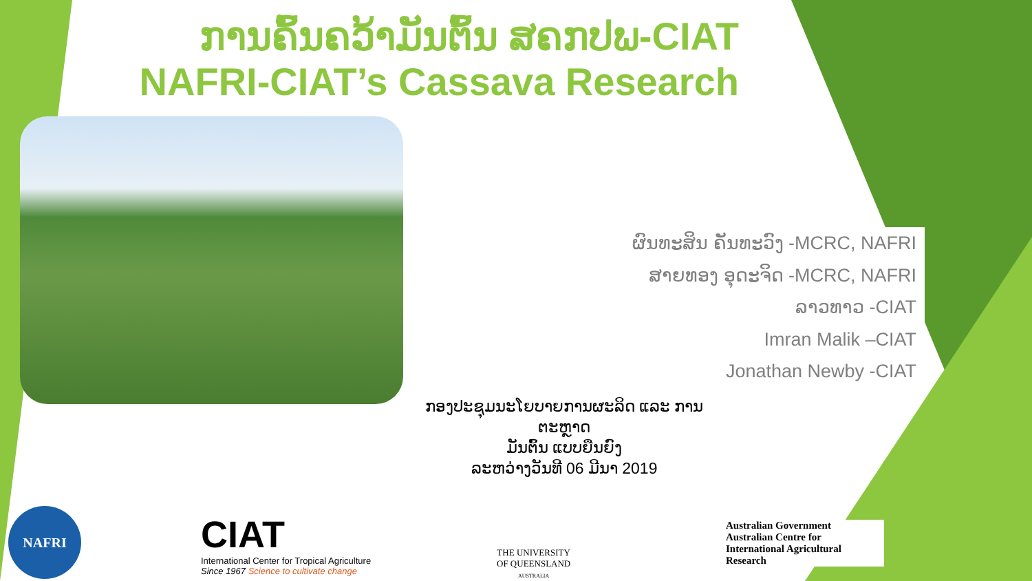ການຄົ້ນຄວ້າມັນຕົ້ນ ສຄກປພ-CIAT
NAFRI-CIAT’s Cassava Research
ຜົນທະສິນ ຄັນທະວົງ -MCRC, NAFRI
ສາຍທອງ ອຸດະຈິດ -MCRC, NAFRI
ລາວທາວ -CIAT
Imran Malik –CIAT
Jonathan Newby -CIAT
ກອງປະຊຸມນະໂຍບາຍການຜະລິດ ແລະ ການຕະຫຼາດ
ມັນຕົ້ນ ແບບຍືນຍົງ
ລະຫວ່າງວັນທີ 06 ມີນາ 2019
NAFRI
CIAT
International Center for Tropical Agriculture
Since 1967 Science to cultivate change
THE UNIVERSITY
OF QUEENSLAND
AUSTRALIA
Australian Government
Australian Centre for
International Agricultural Research